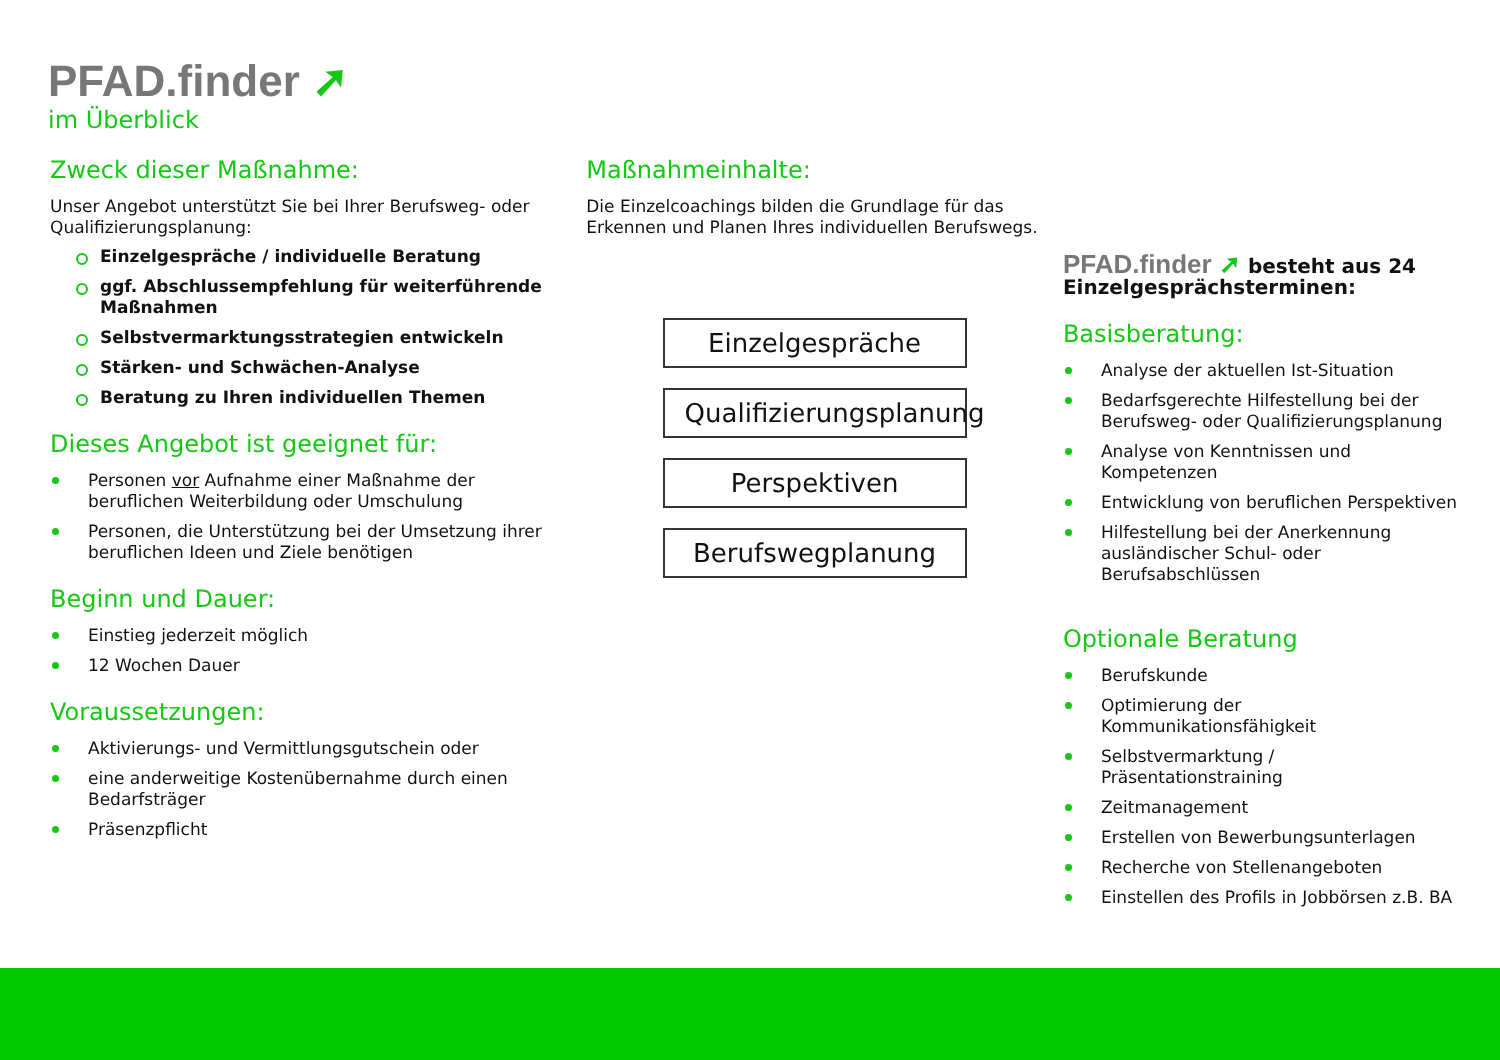PFAD.finder ➚
im Überblick
Zweck dieser Maßnahme:
Unser Angebot unterstützt Sie bei Ihrer Berufsweg- oder Qualifizierungsplanung:
Einzelgespräche / individuelle Beratung
ggf. Abschlussempfehlung für weiterführende Maßnahmen
Selbstvermarktungsstrategien entwickeln
Stärken- und Schwächen-Analyse
Beratung zu Ihren individuellen Themen
Dieses Angebot ist geeignet für:
Personen vor Aufnahme einer Maßnahme der beruflichen Weiterbildung oder Umschulung
Personen, die Unterstützung bei der Umsetzung ihrer beruflichen Ideen und Ziele benötigen
Beginn und Dauer:
Einstieg jederzeit möglich
12 Wochen Dauer
Voraussetzungen:
Aktivierungs- und Vermittlungsgutschein oder
eine anderweitige Kostenübernahme durch einen Bedarfsträger
Präsenzpflicht
Maßnahmeinhalte:
Die Einzelcoachings bilden die Grundlage für das Erkennen und Planen Ihres individuellen Berufswegs.
Einzelgespräche
Qualifizierungsplanung
Perspektiven
Berufswegplanung
PFAD.finder ➚ besteht aus 24 Einzelgesprächsterminen:
Basisberatung:
Analyse der aktuellen Ist-Situation
Bedarfsgerechte Hilfestellung bei der Berufsweg- oder Qualifizierungsplanung
Analyse von Kenntnissen und Kompetenzen
Entwicklung von beruflichen Perspektiven
Hilfestellung bei der Anerkennung ausländischer Schul- oder Berufsabschlüssen
Optionale Beratung
Berufskunde
Optimierung der Kommunikationsfähigkeit
Selbstvermarktung / Präsentationstraining
Zeitmanagement
Erstellen von Bewerbungsunterlagen
Recherche von Stellenangeboten
Einstellen des Profils in Jobbörsen z.B. BA